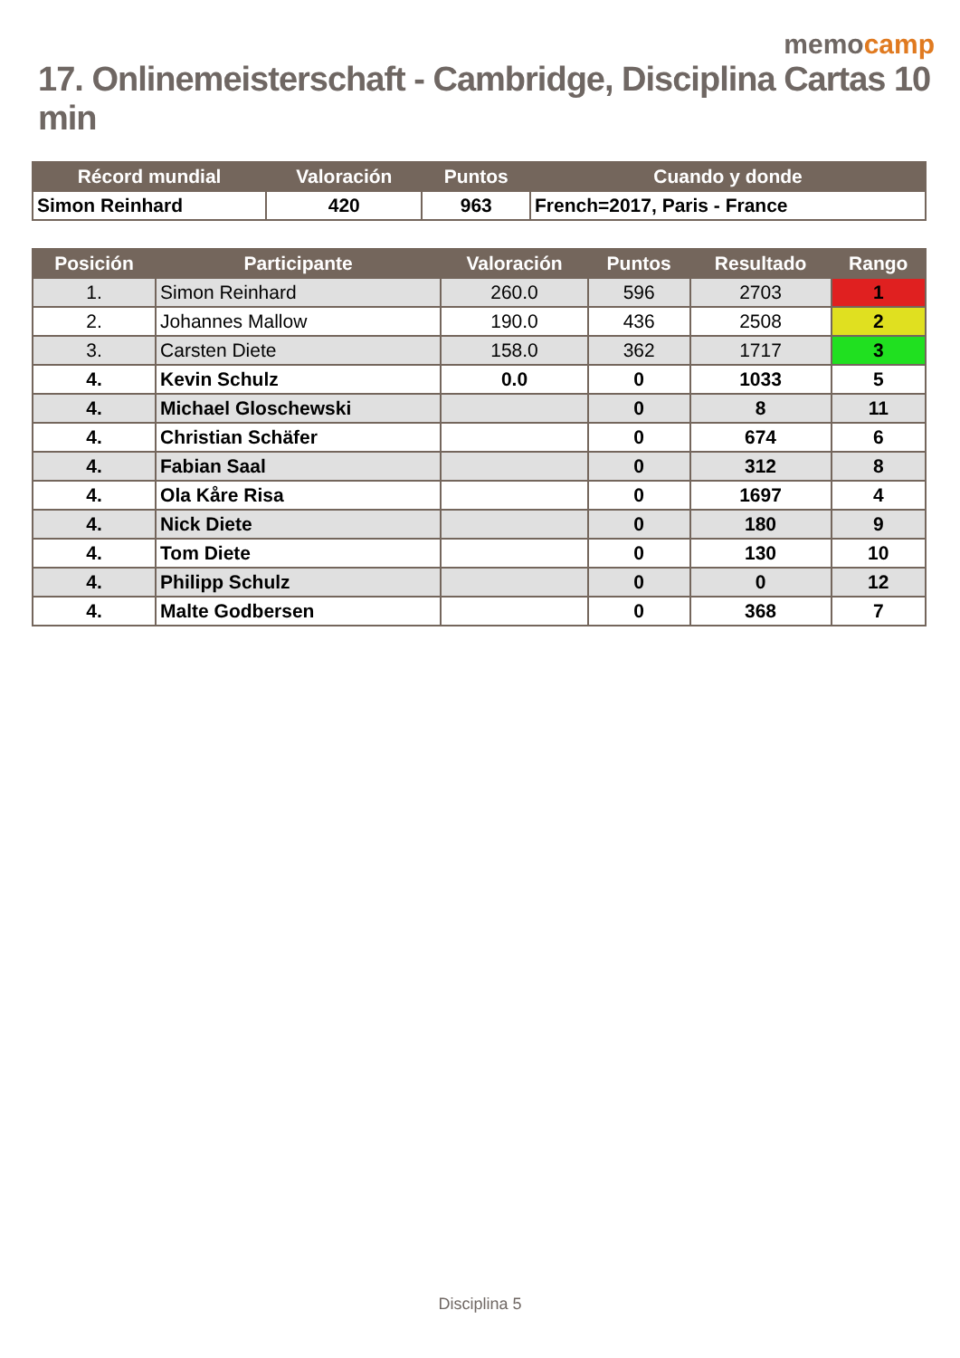memocamp
17. Onlinemeisterschaft - Cambridge, Disciplina Cartas 10 min
| Récord mundial | Valoración | Puntos | Cuando y donde |
| --- | --- | --- | --- |
| Simon Reinhard | 420 | 963 | French=2017, Paris - France |
| Posición | Participante | Valoración | Puntos | Resultado | Rango |
| --- | --- | --- | --- | --- | --- |
| 1. | Simon Reinhard | 260.0 | 596 | 2703 | 1 |
| 2. | Johannes Mallow | 190.0 | 436 | 2508 | 2 |
| 3. | Carsten Diete | 158.0 | 362 | 1717 | 3 |
| 4. | Kevin Schulz | 0.0 | 0 | 1033 | 5 |
| 4. | Michael Gloschewski | | 0 | 8 | 11 |
| 4. | Christian Schäfer | | 0 | 674 | 6 |
| 4. | Fabian Saal | | 0 | 312 | 8 |
| 4. | Ola Kåre Risa | | 0 | 1697 | 4 |
| 4. | Nick Diete | | 0 | 180 | 9 |
| 4. | Tom Diete | | 0 | 130 | 10 |
| 4. | Philipp Schulz | | 0 | 0 | 12 |
| 4. | Malte Godbersen | | 0 | 368 | 7 |
Disciplina 5